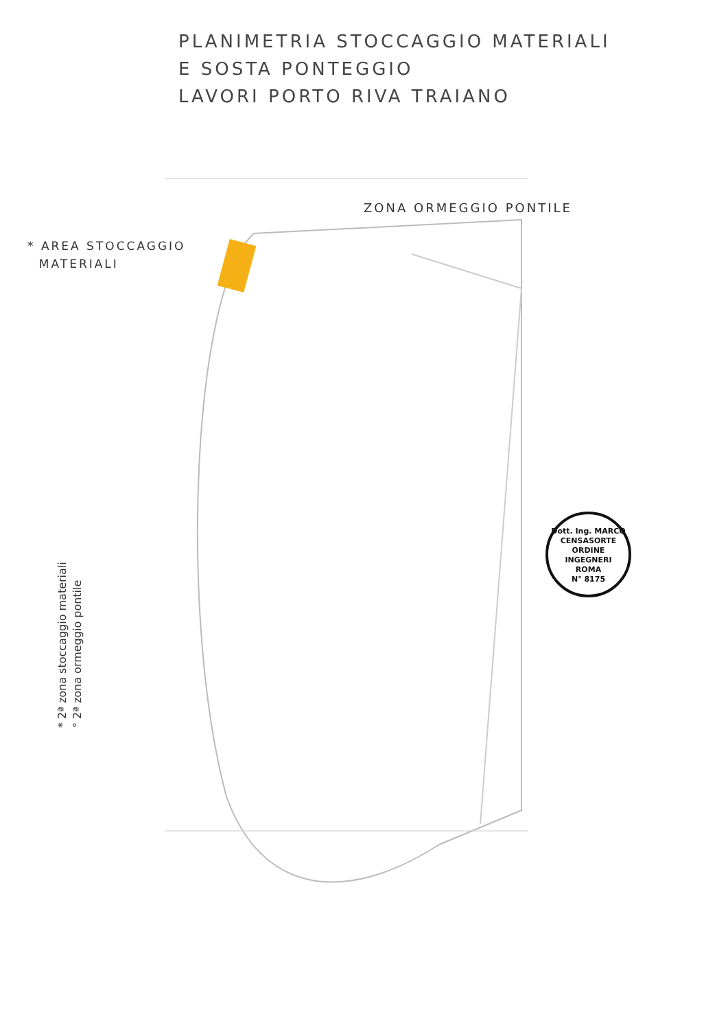PLANIMETRIA STOCCAGGIO MATERIALI
E SOSTA PONTEGGIO
LAVORI PORTO RIVA TRAIANO
ZONA ORMEGGIO PONTILE
* AREA STOCCAGGIO
MATERIALI
* 2ª zona stoccaggio materiali
° 2ª zona ormeggio pontile
Dott. Ing. MARCO CENSASORTE
ORDINE
INGEGNERI
ROMA
N° 8175